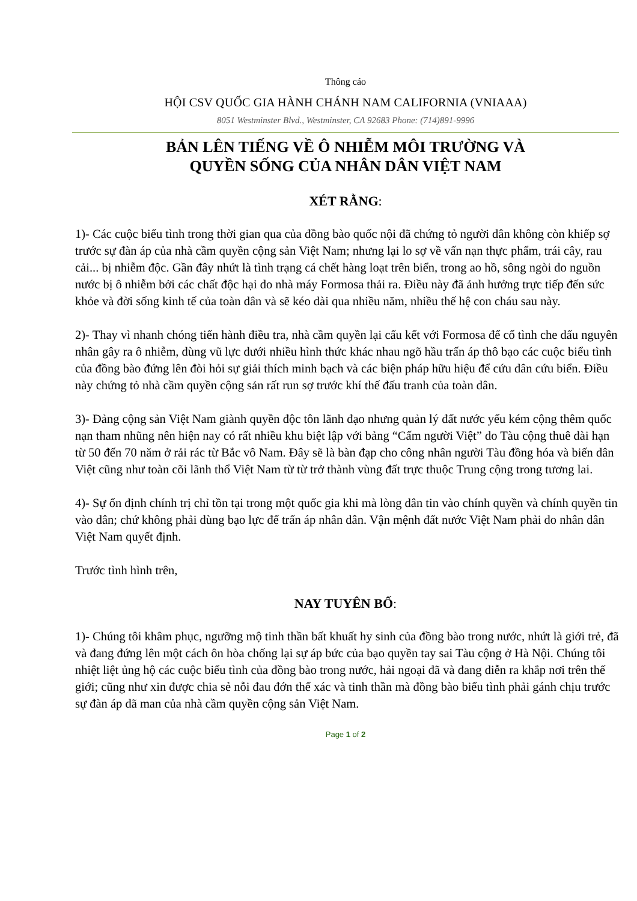Thông cáo
HỘI CSV QUỐC GIA HÀNH CHÁNH NAM CALIFORNIA (VNIAAA)
8051 Westminster Blvd., Westminster, CA 92683 Phone: (714)891-9996
BẢN LÊN TIẾNG VỀ Ô NHIỄM MÔI TRƯỜNG VÀ
QUYỀN SỐNG CỦA NHÂN DÂN VIỆT NAM
XÉT RẰNG:
1)- Các cuộc biểu tình trong thời gian qua của đồng bào quốc nội đã chứng tỏ người dân không còn khiếp sợ trước sự đàn áp của nhà cầm quyền cộng sản Việt Nam; nhưng lại lo sợ về vấn nạn thực phẩm, trái cây, rau cải... bị nhiễm độc. Gần đây nhứt là tình trạng cá chết hàng loạt trên biển, trong ao hồ, sông ngòi do nguồn nước bị ô nhiễm bởi các chất độc hại do nhà máy Formosa thải ra. Điều này đã ảnh hưởng trực tiếp đến sức khỏe và đời sống kinh tế của toàn dân và sẽ kéo dài qua nhiều năm, nhiều thế hệ con cháu sau này.
2)- Thay vì nhanh chóng tiến hành điều tra, nhà cầm quyền lại cấu kết với Formosa để cố tình che dấu nguyên nhân gây ra ô nhiễm, dùng vũ lực dưới nhiều hình thức khác nhau ngõ hầu trấn áp thô bạo các cuộc biểu tình của đồng bào đứng lên đòi hỏi sự giải thích minh bạch và các biện pháp hữu hiệu để cứu dân cứu biển. Điều này chứng tỏ nhà cầm quyền cộng sản rất run sợ trước khí thế đấu tranh của toàn dân.
3)- Đảng cộng sản Việt Nam giành quyền độc tôn lãnh đạo nhưng quản lý đất nước yếu kém cộng thêm quốc nạn tham nhũng nên hiện nay có rất nhiều khu biệt lập với bảng “Cấm người Việt” do Tàu cộng thuê dài hạn từ 50 đến 70 năm ở rải rác từ Bắc vô Nam. Đây sẽ là bàn đạp cho công nhân người Tàu đồng hóa và biến dân Việt cũng như toàn cõi lãnh thổ Việt Nam từ từ trở thành vùng đất trực thuộc Trung cộng trong tương lai.
4)- Sự ổn định chính trị chỉ tồn tại trong một quốc gia khi mà lòng dân tin vào chính quyền và chính quyền tin vào dân; chứ không phải dùng bạo lực để trấn áp nhân dân. Vận mệnh đất nước Việt Nam phải do nhân dân Việt Nam quyết định.
Trước tình hình trên,
NAY TUYÊN BỐ:
1)- Chúng tôi khâm phục, ngưỡng mộ tinh thần bất khuất hy sinh của đồng bào trong nước, nhứt là giới trẻ, đã và đang đứng lên một cách ôn hòa chống lại sự áp bức của bạo quyền tay sai Tàu cộng ở Hà Nội. Chúng tôi nhiệt liệt ủng hộ các cuộc biểu tình của đồng bào trong nước, hải ngoại đã và đang diễn ra khắp nơi trên thế giới; cũng như xin được chia sẻ nỗi đau đớn thể xác và tinh thần mà đồng bào biểu tình phải gánh chịu trước sự đàn áp dã man của nhà cầm quyền cộng sản Việt Nam.
Page 1 of 2